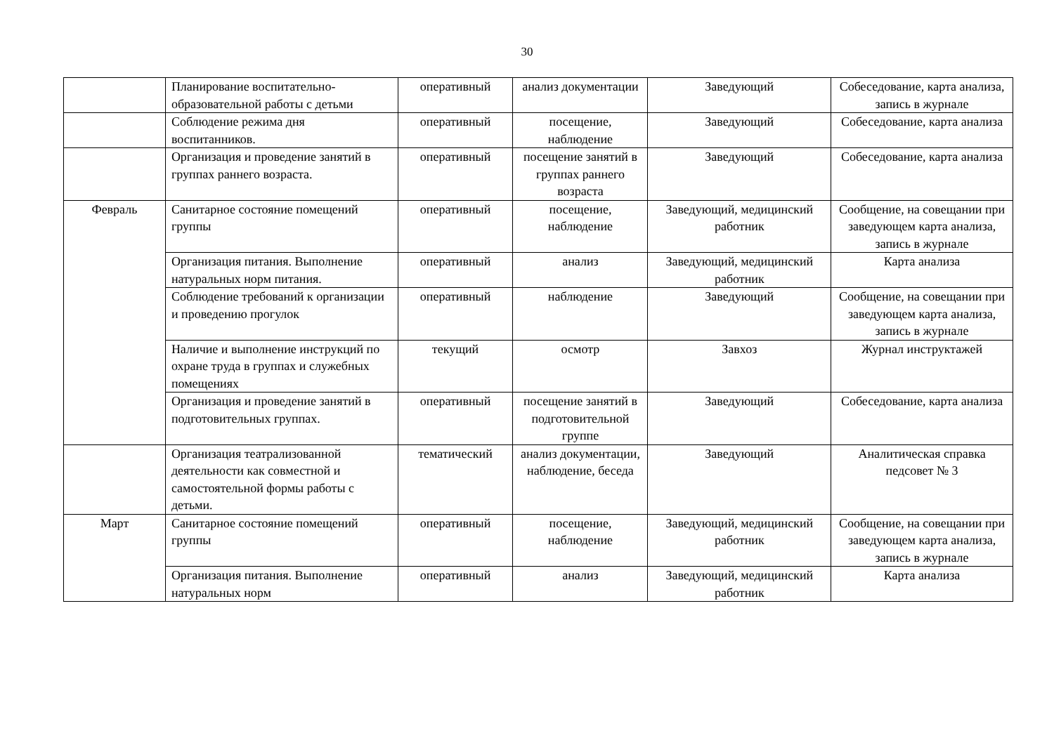30
| | Планирование воспитательно-образовательной работы с детьми | оперативный | анализ документации | Заведующий | Собеседование, карта анализа, запись в журнале |
| | Соблюдение режима дня воспитанников. | оперативный | посещение, наблюдение | Заведующий | Собеседование, карта анализа |
| | Организация и проведение занятий в группах раннего возраста. | оперативный | посещение занятий в группах раннего возраста | Заведующий | Собеседование, карта анализа |
| Февраль | Санитарное состояние помещений группы | оперативный | посещение, наблюдение | Заведующий, медицинский работник | Сообщение, на совещании при заведующем карта анализа, запись в журнале |
| | Организация питания. Выполнение натуральных норм питания. | оперативный | анализ | Заведующий, медицинский работник | Карта анализа |
| | Соблюдение требований к организации и проведению прогулок | оперативный | наблюдение | Заведующий | Сообщение, на совещании при заведующем карта анализа, запись в журнале |
| | Наличие и выполнение инструкций по охране труда в группах и служебных помещениях | текущий | осмотр | Завхоз | Журнал инструктажей |
| | Организация и проведение занятий в подготовительных группах. | оперативный | посещение занятий в подготовительной группе | Заведующий | Собеседование, карта анализа |
| | Организация театрализованной деятельности как совместной и самостоятельной формы работы с детьми. | тематический | анализ документации, наблюдение, беседа | Заведующий | Аналитическая справка педсовет № 3 |
| Март | Санитарное состояние помещений группы | оперативный | посещение, наблюдение | Заведующий, медицинский работник | Сообщение, на совещании при заведующем карта анализа, запись в журнале |
| | Организация питания. Выполнение натуральных норм | оперативный | анализ | Заведующий, медицинский работник | Карта анализа |